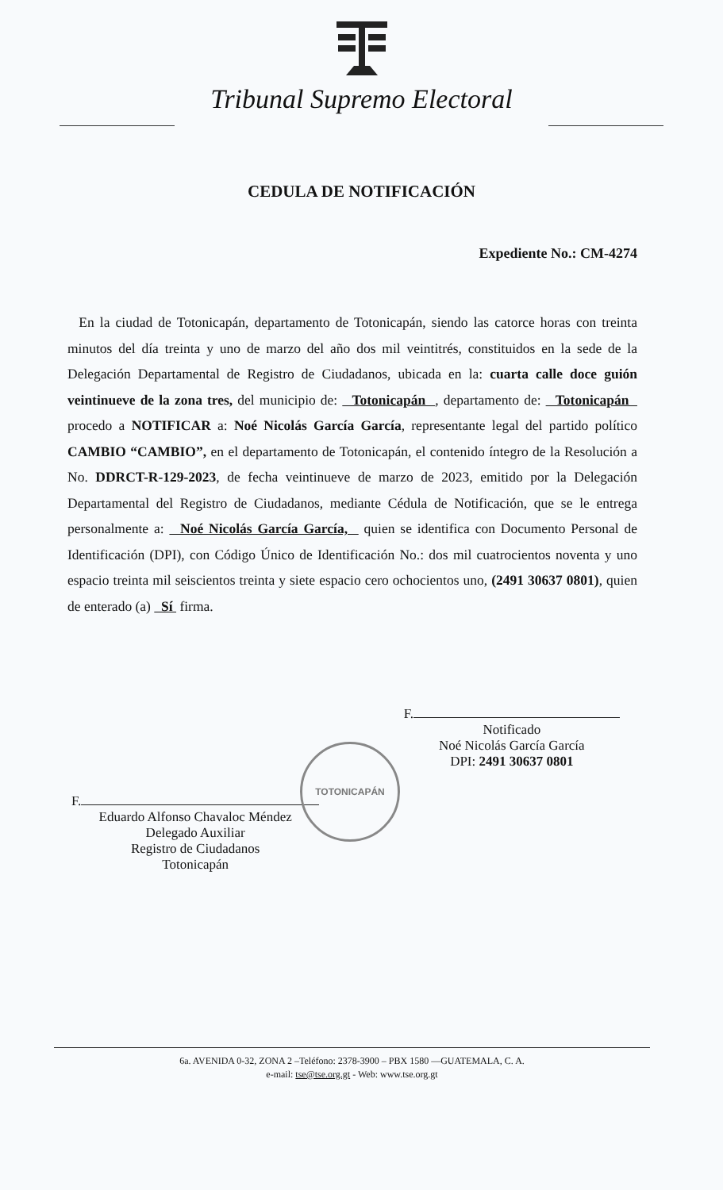Tribunal Supremo Electoral
CEDULA DE NOTIFICACIÓN
Expediente No.: CM-4274
En la ciudad de Totonicapán, departamento de Totonicapán, siendo las catorce horas con treinta minutos del día treinta y uno de marzo del año dos mil veintitrés, constituidos en la sede de la Delegación Departamental de Registro de Ciudadanos, ubicada en la: cuarta calle doce guión veintinueve de la zona tres, del municipio de: Totonicapán , departamento de: Totonicapán procedo a NOTIFICAR a: Noé Nicolás García García, representante legal del partido político CAMBIO “CAMBIO”, en el departamento de Totonicapán, el contenido íntegro de la Resolución a No. DDRCT-R-129-2023, de fecha veintinueve de marzo de 2023, emitido por la Delegación Departamental del Registro de Ciudadanos, mediante Cédula de Notificación, que se le entrega personalmente a: Noé Nicolás García García, quien se identifica con Documento Personal de Identificación (DPI), con Código Único de Identificación No.: dos mil cuatrocientos noventa y uno espacio treinta mil seiscientos treinta y siete espacio cero ochocientos uno, (2491 30637 0801), quien de enterado (a) Sí firma.
F.
Eduardo Alfonso Chavaloc Méndez
Delegado Auxiliar
Registro de Ciudadanos
Totonicapán
F.
Notificado
Noé Nicolás García García
DPI: 2491 30637 0801
TOTONICAPÁN
6a. AVENIDA 0-32, ZONA 2 –Teléfono: 2378-3900 – PBX 1580 —GUATEMALA, C. A.
e-mail: tse@tse.org.gt - Web: www.tse.org.gt